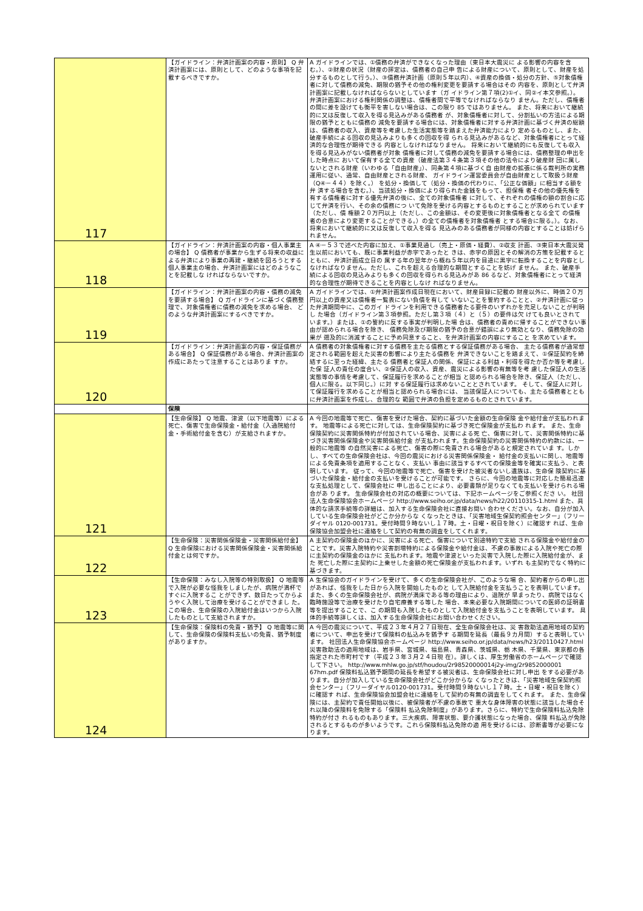| 117 | 【ガイドライン：弁済計画案の内容・原則】 Q 弁済計画案には、原則として、どのような事項を記載するべきですか。 | A ガイドラインでは、①債務の弁済ができなくなった理由（東日本大震災に よる影響の内容を含む。）、②財産の状況（財産の評定は、債務者の自己申 告による財産について、原則として、財産を処分するものとして行う。）、③債務弁済計画（原則５年以内）、④資産の換価・処分の方針、⑤対象債権 者に対して債務の減免、期限の猶予その他の権利変更を要請する場合はその 内容を、原則として弁済計画案に記載しなければならないとしています（ガ イドライン第７項(2)①イ、同②イ本文参照。）。 弁済計画案における権利関係の調整は、債権者間で平等でなければならなり ません。ただし、債権者の間に差を設けても衡平を害しない場合は、この限り 85 ではありません。 また、将来において継続的に又は反復して収入を得る見込みがある債務者 が、対象債権者に対して、分割払いの方法による期限の猶予とともに債務の 減免を要請する場合には、対象債権者に対する弁済計画に基づく弁済の総額 は、債務者の収入、資産等を考慮した生活実態等を踏まえた弁済能力により 定めるものとし、また、破産手続による回収の見込みよりも多くの回収を得 られる見込みがあるなど、対象債権者にとって経済的な合理性が期待できる 内容としなければなりません。 将来において継続的にも反復しても収入を得る見込みがない債務者が対象 債権者に対して債務の減免を要請する場合には、債務整理の申出をした時点に おいて保有する全ての資産（破産法第３４条第３項その他の法令により破産財 団に属しないとされる財産（いわゆる「自由財産」）、同条第４項に基づく自 由財産の拡張に係る裁判所の実務運用に従い、通常、自由財産とされる財産、 ガイドライン運営委員会が自由財産として取扱う財産（Q④－４４）を除く。） を処分・換価して（処分・換価の代わりに、「公正な価額」に相当する額を弁 済する場合を含む。）、当該処分・換価により得られた金銭をもって、担保権 者その他の優先権を有する債権者に対する優先弁済の後に、全ての対象債権者 に対して、それぞれの債権の額の割合に応じて弁済を行い、その余の債務につ いて免除を受ける内容とするものとすることが求められています（ただし、債 権額２０万円以上（ただし、この金額は、その変更後に対象債権者となる全て の債権者の合意により変更することができる。）の全ての債権者を対象債権者 とする場合に限る。）。なお、将来において継続的に又は反復して収入を得る 見込みのある債務者が同様の内容とすることは妨げられません。 |
| 118 | 【ガイドライン：弁済計画案の内容・個人事業主の場合】 Q 債務者が事業から生ずる将来の収益による弁済により事業の再建・継続を図ろうとする個人事業主の場合、弁済計画案にはどのようなことを記載しな ければならないですか。 | A ④－５３で述べた内容に加え、①事業見通し（売上・原価・経費）、②収支 計画、③東日本大震災発生以前においても、既に事業利益が赤字であったと きは、赤字の原因とその解消の方策を記載するとともに、弁済計画成立日の 属する年の翌年から概ね５年以内を目途に黒字に転換することを内容とし なければなりません。ただし、これを超える合理的な期間とすることを妨げ ません。 また、破産手続による回収の見込みよりも多くの回収を得られる見込みがあ 86 るなど、対象債権者にとって経済的な合理性が期待できることを内容としなけ ればなりません。 |
| 119 | 【ガイドライン：弁済計画案の内容・債務の減免を要請する場合】 Q ガイドラインに基づく債務整理で、対象債権者に債務の減免を求める場合、 どのような弁済計画案にするべきですか。 | A ガイドラインでは、①弁済計画案作成日現在において、財産目録に記載の 財産以外に、時価２０万円以上の資産又は債権者一覧表にない負債を有して いないことを誓約することと、②弁済計画に従った弁済期間中に、このガイ ドラインを利用できる債務者たる要件のいずれかを充足しないことが判明し た場合（ガイドライン第３項参照。ただし第３項（４）と（５）の要件は欠 けても良いとされています。）または、①の誓約に反する事実が判明した場 合は、債務者の責めに帰することができない事由が認められる場合を除き、 債務免除及び期限の猶予の合意が錯誤により無効となり、債務免除の効果が 遡及的に消滅することに予め同意すること、を弁済計画案の内容にすること を求めています。 |
| 120 | 【ガイドライン：弁済計画案の内容・保証債務がある場合】 Q 保証債務がある場合、弁済計画案の作成にあたって注意することはありま すか。 | A 債務者の対象債権者に対する債務を主たる債務とする保証債務がある場合、 主たる債務者が通常想定される範囲を超えた災害の影響により主たる債務を 弁済できないことを踏まえて、①保証契約を締結するに至った経緯、主たる 債務者と保証人の関係、保証による利益・利得を得たか否か等を考慮した保 証人の責任の度合い、②保証人の収入、資産、震災による影響の有無等を考 慮した保証人の生活実態等の事情を考慮して、保証履行を求めることが相当 と認められる場合を除き、保証人（ただし、個人に限る。以下同じ。）に対 する保証履行は求めないこととされています。 そして、保証人に対して保証履行を求めることが相当と認められる場合には、 当該保証人についても、主たる債務者とともに弁済計画案を作成し、合理的な 範囲で弁済の負担を定めるものとされています。 |
| | 保険 | |
| 121 | 【生命保険】 Q 地震、津波（以下地震等）による死亡、傷害で生命保険金・給付金（入通院給付金・手術給付金を含む）が支給されますか。 | A 今回の地震等で死亡、傷害を受けた場合、契約に基づいた金額の生命保険 金や給付金が支払われます。 地震等による死亡に対しては、生命保険契約に基づき死亡保険金が支払わ れます。 また、生命保険契約に災害関係特約が付加されている場合、災害による死 亡、傷害に対して、災害関係特約に基づき災害関係保険金や災害関係給付金 が支払われます。生命保険契約の災害関係特約の約款には、一般的に地震等 の自然災害による死亡、傷害の際に免責される場合があると規定されていま す。しかし、すべての生命保険会社は、今回の震災における災害関係保険金・ 給付金の支払いに関し、地震等による免責条項を適用することなく、支払い 事由に該当するすべての保険金等を確実に支払う、と表明しています。 従って、今回の地震等で死亡、傷害を受けた被災者ないし遺族は、生命保 険契約に基づいた保険金・給付金の支払いを受けることが可能です。 さらに、今回の地震等に対応した簡易迅速な支払処理として、保険会社に 申し出ることにより、必要書類が足りなくても支払いを受けられる場合があ ります。 生命保険会社の対応の概要については、下記ホームページをご参照くださ い。 社団法人生命保険協会ホームページ http://www.seiho.or.jp/data/news/h22/20110315-1.html また、具体的な請求手続等の詳細は、加入する生命保険会社に直接お問い 合わせください。なお、自分が加入している生命保険会社がどこか分からな くなったときは、「災害地域生保契約照会センター」（フリーダイヤル 0120-001731。受付時間９時ないし１７時。土・日曜・祝日を除く）に確認す れば、生命保険協会加盟会社に連絡をして契約の有無の調査をしてくれます。 |
| 122 | 【生命保険：災害関係保険金・災害関係給付金】 Q 生命保険における災害関係保険金・災害関係給付金とは何ですか。 | A 主契約の保険金のほかに、災害による死亡、傷害について別途特約で支給 される保険金や給付金のことです。災害入院特約や災害割増特約による保険金や給付金は、不慮の事故による入院や死亡の際に主契約の保険金のほかに 支払われます。地震や津波といった災害で入院した際に入院給付金が、また 死亡した際に主契約に上乗せした金額の死亡保険金が支払われます。いずれ も主契約でなく特約に基づきます。 |
| 123 | 【生命保険：みなし入院等の特別取扱】 Q 地震等で入院が必要な怪我をしましたが、病院が満杯ですぐに入院するこ とができず、数日たってからようやく入院して治療を受けることができまし た。この場合、生命保険の入院給付金はいつから入院したものとして支給されますか。 | A 生保協会のガイドラインを受けて、多くの生命保険会社が、このような場 合、契約者からの申し出があれば、怪我をした日から入院を開始したものと して入院給付金を支払うことを表明しています。 また、多くの生命保険会社が、病院が満床である等の理由により、退院が 早まったり、病院ではなく臨時施設等で治療を受けたり自宅療養する等した 場合、本来必要な入院期間についての医師の証明書等を提出することで、こ の期間も入院したものとして入院給付金を支払うことを表明しています。 具体的手続等詳しくは、加入する生命保険会社にお問い合わせください。 |
| 124 | 【生命保険：保険料の免責・猶予】 Q 地震等に関して、生命保険の保険料支払いの免責、猶予制度がありますか。 | A 今回の震災について、平成２３年４月２７日現在、全生命保険会社は、災 害救助法適用地域の契約者について、申出を受けて保険料の払込みを猶予す る期間を延長（最長９カ月間）すると表明しています。 社団法人生命保険協会ホームページ http://www.seiho.or.jp/data/news/h23/20110427.html 災害救助法の適用地域は、岩手県、宮城県、福島県、青森県、茨城県、栃 木県、千葉県、東京都の各指定された市町村です（平成２３年３月２４日現 在）。詳しくは、厚生労働省のホームページで確認して下さい。 http://www.mhlw.go.jp/stf/houdou/2r98520000014j2y-img/2r9852000001 67hm.pdf 保険料払込猶予期間の延長を希望する被災者は、生命保険会社に対し申出 をする必要があります。自分が加入している生命保険会社がどこか分からな くなったときは、「災害地域生保契約照会センター」（フリーダイヤル0120-001731。受付時間９時ないし１７時。土・日曜・祝日を除く）に確認す れば、生命保険協会加盟会社に連絡をして契約の有無の調査をしてくれます。 また、生命保険には、主契約で責任開始以後に、被保険者が不慮の事故で 重大な身体障害の状態に該当した場合それ以降の保険料を免除する「保険料 払込免除制度」があります。さらに、特約で生命保険料払込免除特約が付さ れるものもあります。三大疾病、障害状態、要介護状態になった場合、保険 料払込が免除されるとするものが多いようです。これら保険料払込免除の適 用を受けるには、診断書等が必要になります。 |